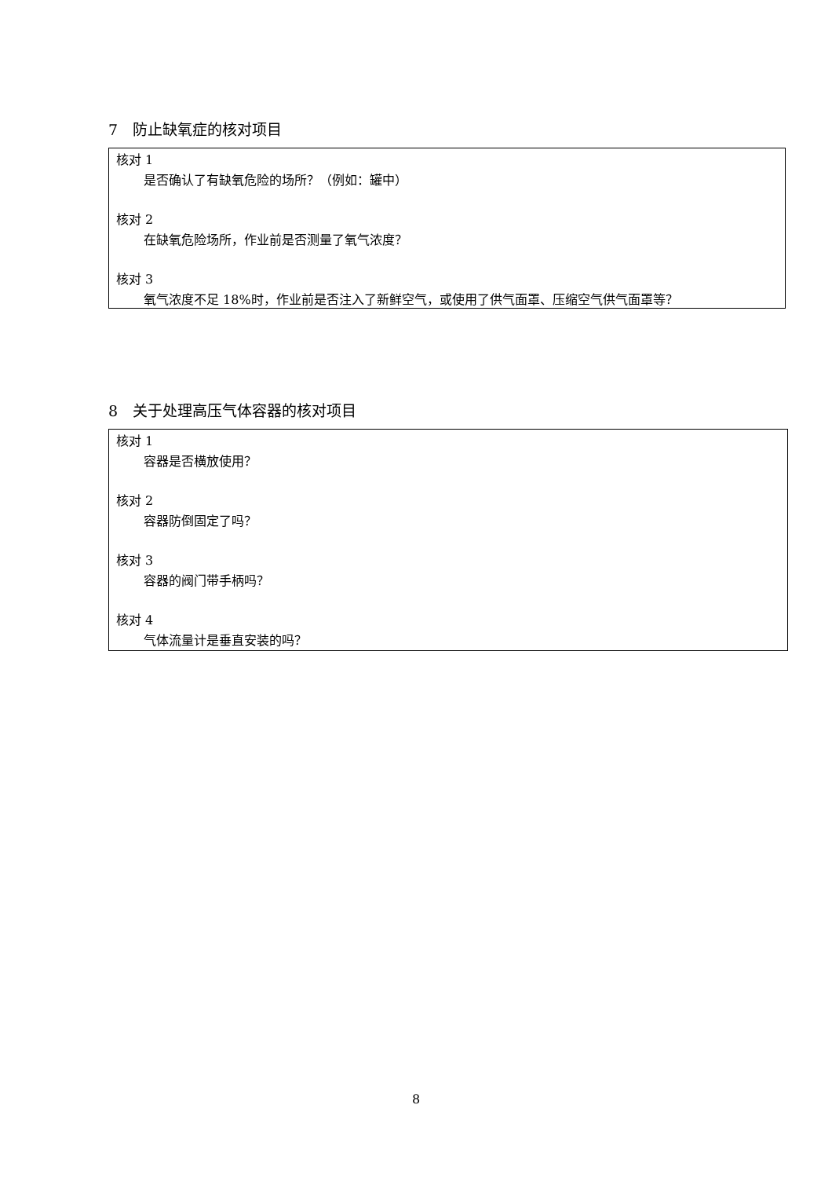7　防止缺氧症的核对项目
核对 1
是否确认了有缺氧危险的场所？（例如：罐中）
核对 2
在缺氧危险场所，作业前是否测量了氧气浓度？
核对 3
氧气浓度不足 18%时，作业前是否注入了新鲜空气，或使用了供气面罩、压缩空气供气面罩等？
8　关于处理高压气体容器的核对项目
核对 1
容器是否横放使用？
核对 2
容器防倒固定了吗？
核对 3
容器的阀门带手柄吗？
核对 4
气体流量计是垂直安装的吗？
8